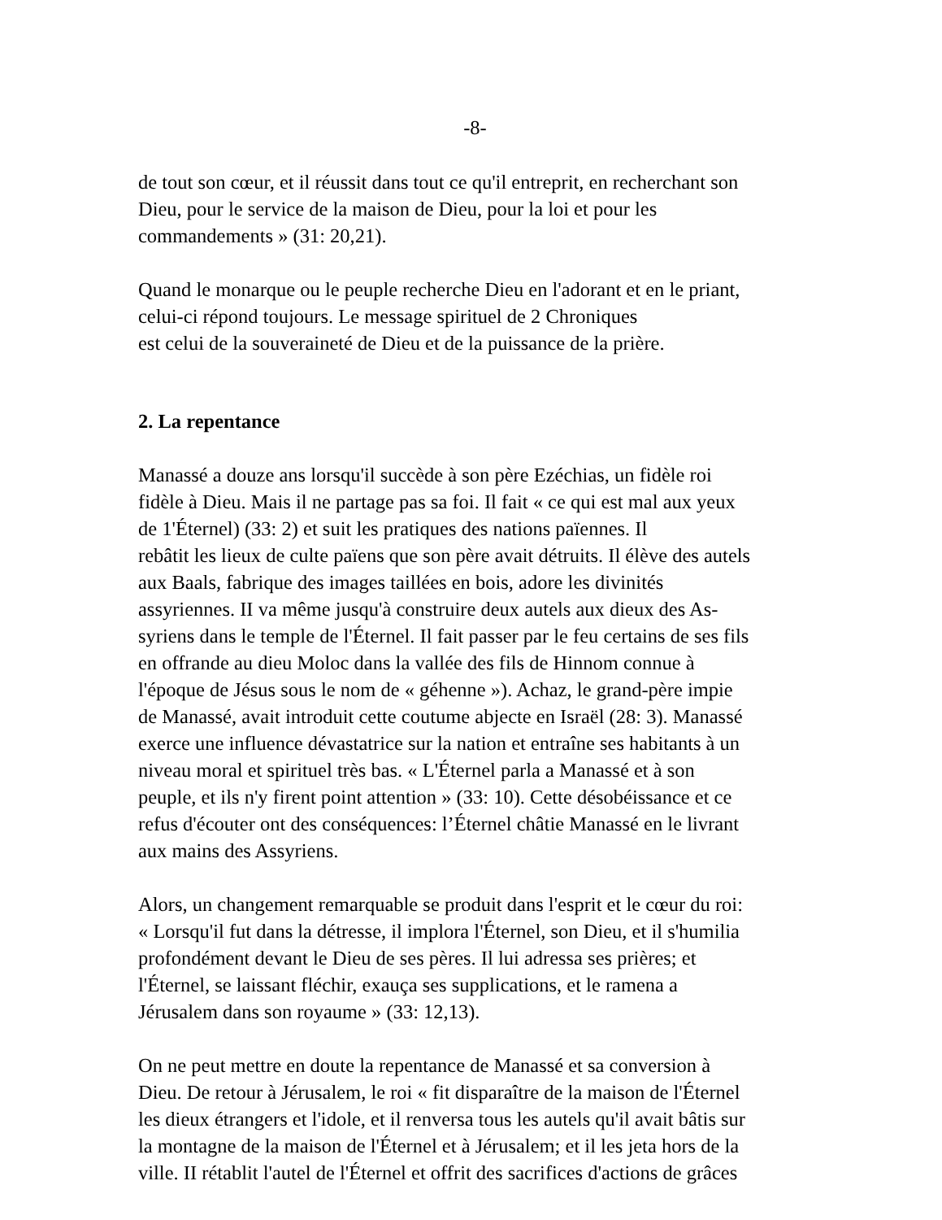-8-
de tout son cœur, et il réussit dans tout ce qu'il entreprit, en recherchant son
Dieu, pour le service de la maison de Dieu, pour la loi et pour les
commandements » (31: 20,21).
Quand le monarque ou le peuple recherche Dieu en l'adorant et en le priant,
celui-ci répond toujours. Le message spirituel de 2 Chroniques
est celui de la souveraineté de Dieu et de la puissance de la prière.
2. La repentance
Manassé a douze ans lorsqu'il succède à son père Ezéchias, un fidèle roi
fidèle à Dieu. Mais il ne partage pas sa foi. Il fait « ce qui est mal aux yeux
de 1'Éternel) (33: 2) et suit les pratiques des nations païennes. Il
rebâtit les lieux de culte païens que son père avait détruits. Il élève des autels
aux Baals, fabrique des images taillées en bois, adore les divinités
assyriennes. II va même jusqu'à construire deux autels aux dieux des As-
syriens dans le temple de l'Éternel. Il fait passer par le feu certains de ses fils
en offrande au dieu Moloc dans la vallée des fils de Hinnom connue à
l'époque de Jésus sous le nom de « géhenne »). Achaz, le grand-père impie
de Manassé, avait introduit cette coutume abjecte en Israël (28: 3). Manassé
exerce une influence dévastatrice sur la nation et entraîne ses habitants à un
niveau moral et spirituel très bas. « L'Éternel parla a Manassé et à son
peuple, et ils n'y firent point attention » (33: 10). Cette désobéissance et ce
refus d'écouter ont des conséquences: l’Éternel châtie Manassé en le livrant
aux mains des Assyriens.
Alors, un changement remarquable se produit dans l'esprit et le cœur du roi:
« Lorsqu'il fut dans la détresse, il implora l'Éternel, son Dieu, et il s'humilia
profondément devant le Dieu de ses pères. Il lui adressa ses prières; et
l'Éternel, se laissant fléchir, exauça ses supplications, et le ramena a
Jérusalem dans son royaume » (33: 12,13).
On ne peut mettre en doute la repentance de Manassé et sa conversion à
Dieu. De retour à Jérusalem, le roi « fit disparaître de la maison de l'Éternel
les dieux étrangers et l'idole, et il renversa tous les autels qu'il avait bâtis sur
la montagne de la maison de l'Éternel et à Jérusalem; et il les jeta hors de la
ville. II rétablit l'autel de l'Éternel et offrit des sacrifices d'actions de grâces